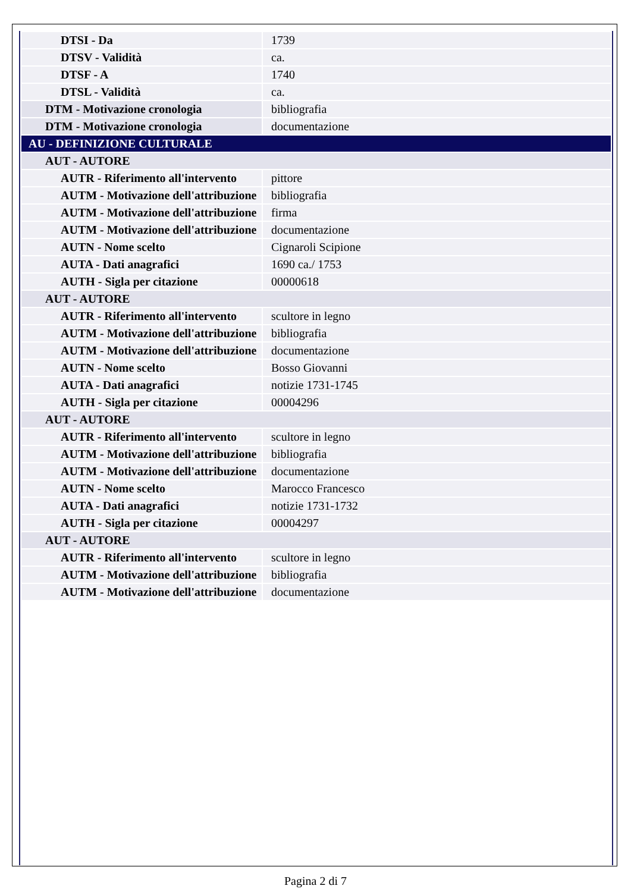| DTSI - Da | 1739 |
| DTSV - Validità | ca. |
| DTSF - A | 1740 |
| DTSL - Validità | ca. |
| DTM - Motivazione cronologia | bibliografia |
| DTM - Motivazione cronologia | documentazione |
| AU - DEFINIZIONE CULTURALE | |
| AUT - AUTORE | |
| AUTR - Riferimento all'intervento | pittore |
| AUTM - Motivazione dell'attribuzione | bibliografia |
| AUTM - Motivazione dell'attribuzione | firma |
| AUTM - Motivazione dell'attribuzione | documentazione |
| AUTN - Nome scelto | Cignaroli Scipione |
| AUTA - Dati anagrafici | 1690 ca./ 1753 |
| AUTH - Sigla per citazione | 00000618 |
| AUT - AUTORE | |
| AUTR - Riferimento all'intervento | scultore in legno |
| AUTM - Motivazione dell'attribuzione | bibliografia |
| AUTM - Motivazione dell'attribuzione | documentazione |
| AUTN - Nome scelto | Bosso Giovanni |
| AUTA - Dati anagrafici | notizie 1731-1745 |
| AUTH - Sigla per citazione | 00004296 |
| AUT - AUTORE | |
| AUTR - Riferimento all'intervento | scultore in legno |
| AUTM - Motivazione dell'attribuzione | bibliografia |
| AUTM - Motivazione dell'attribuzione | documentazione |
| AUTN - Nome scelto | Marocco Francesco |
| AUTA - Dati anagrafici | notizie 1731-1732 |
| AUTH - Sigla per citazione | 00004297 |
| AUT - AUTORE | |
| AUTR - Riferimento all'intervento | scultore in legno |
| AUTM - Motivazione dell'attribuzione | bibliografia |
| AUTM - Motivazione dell'attribuzione | documentazione |
Pagina 2 di 7